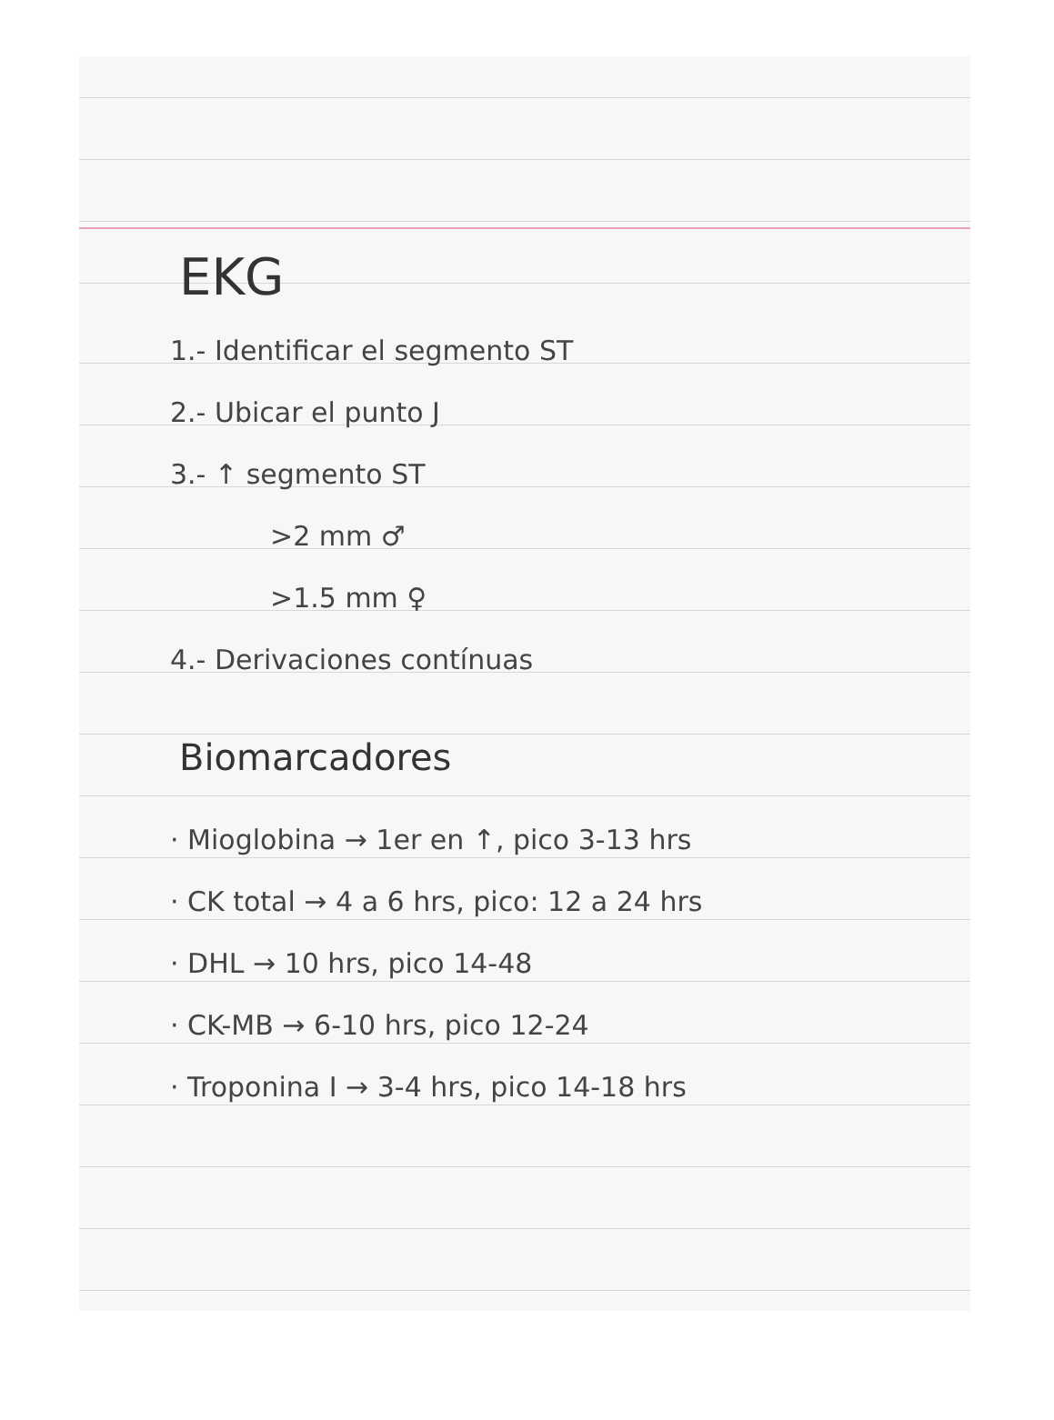EKG
1.- Identificar el segmento ST
2.- Ubicar el punto J
3.- ↑ segmento ST
>2 mm ♂
>1.5 mm ♀
4.- Derivaciones contínuas
Biomarcadores
· Mioglobina → 1er en ↑, pico 3-13 hrs
· CK total → 4 a 6 hrs, pico: 12 a 24 hrs
· DHL → 10 hrs, pico 14-48
· CK-MB → 6-10 hrs, pico 12-24
· Troponina I → 3-4 hrs, pico 14-18 hrs